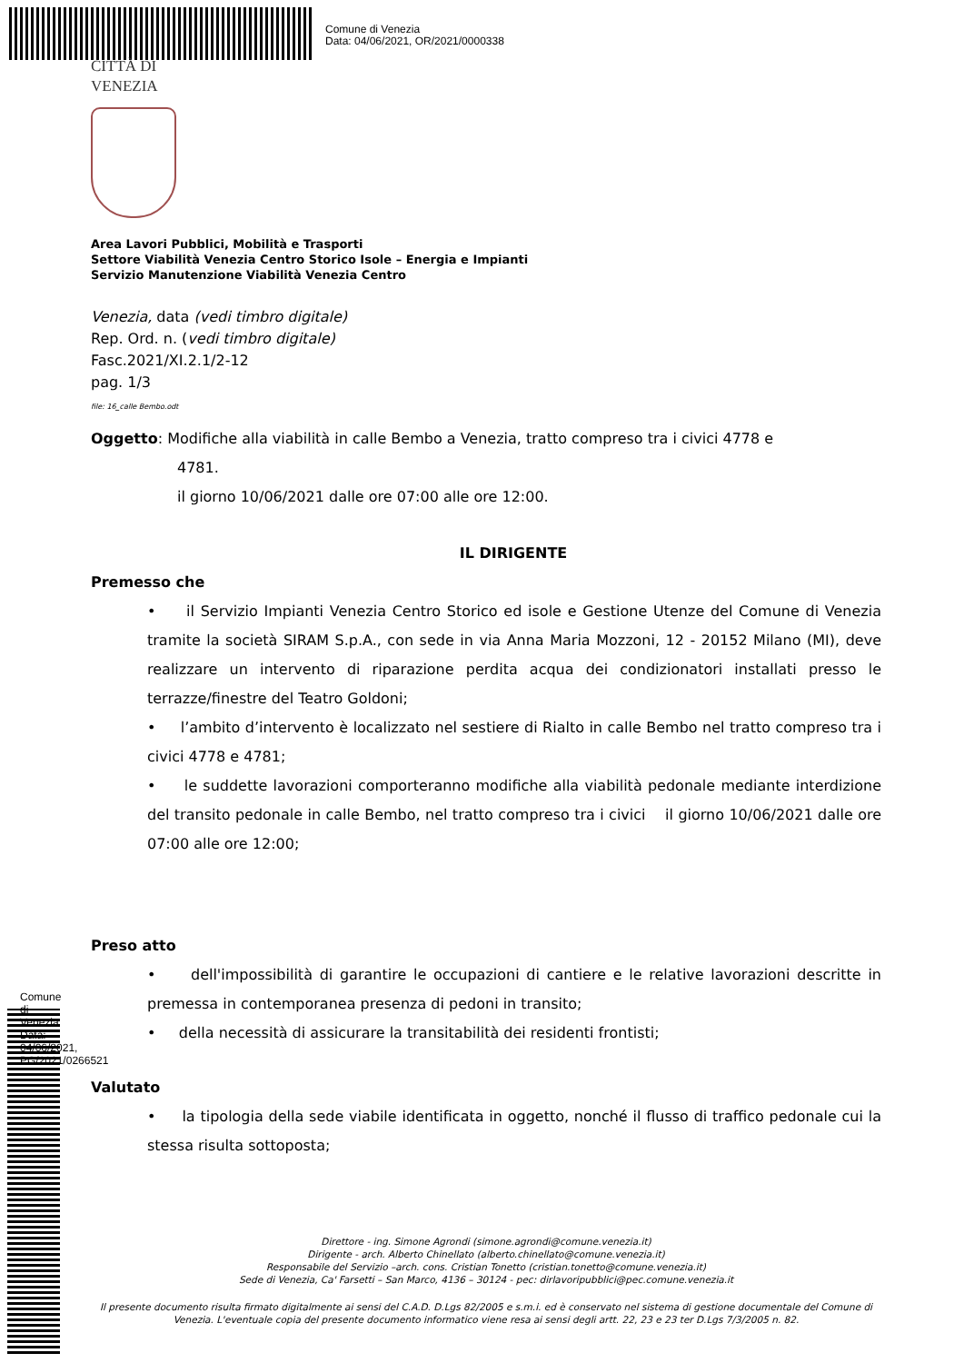Comune di Venezia
Data: 04/06/2021, OR/2021/0000338
Comune di Venezia Data: 04/06/2021, PG/2021/0266521
CITTÀ DI
VENEZIA
Area Lavori Pubblici, Mobilità e Trasporti
Settore Viabilità Venezia Centro Storico Isole – Energia e Impianti
Servizio Manutenzione Viabilità Venezia Centro
Venezia, data (vedi timbro digitale)
Rep. Ord. n. (vedi timbro digitale)
Fasc.2021/XI.2.1/2-12
pag. 1/3
file: 16_calle Bembo.odt
Oggetto: Modifiche alla viabilità in calle Bembo a Venezia, tratto compreso tra i civici 4778 e
4781.
il giorno 10/06/2021 dalle ore 07:00 alle ore 12:00.
IL DIRIGENTE
Premesso che
• il Servizio Impianti Venezia Centro Storico ed isole e Gestione Utenze del Comune di Venezia tramite la società SIRAM S.p.A., con sede in via Anna Maria Mozzoni, 12 - 20152 Milano (MI), deve realizzare un intervento di riparazione perdita acqua dei condizionatori installati presso le terrazze/finestre del Teatro Goldoni;
• l’ambito d’intervento è localizzato nel sestiere di Rialto in calle Bembo nel tratto compreso tra i civici 4778 e 4781;
• le suddette lavorazioni comporteranno modifiche alla viabilità pedonale mediante interdizione del transito pedonale in calle Bembo, nel tratto compreso tra i civici il giorno 10/06/2021 dalle ore 07:00 alle ore 12:00;
Preso atto
• dell'impossibilità di garantire le occupazioni di cantiere e le relative lavorazioni descritte in premessa in contemporanea presenza di pedoni in transito;
• della necessità di assicurare la transitabilità dei residenti frontisti;
Valutato
• la tipologia della sede viabile identificata in oggetto, nonché il flusso di traffico pedonale cui la stessa risulta sottoposta;
Direttore - ing. Simone Agrondi (simone.agrondi@comune.venezia.it)
Dirigente - arch. Alberto Chinellato (alberto.chinellato@comune.venezia.it)
Responsabile del Servizio –arch. cons. Cristian Tonetto (cristian.tonetto@comune.venezia.it)
Sede di Venezia, Ca' Farsetti – San Marco, 4136 – 30124 - pec: dirlavoripubblici@pec.comune.venezia.it
Il presente documento risulta firmato digitalmente ai sensi del C.A.D. D.Lgs 82/2005 e s.m.i. ed è conservato nel sistema di gestione documentale del Comune di Venezia. L'eventuale copia del presente documento informatico viene resa ai sensi degli artt. 22, 23 e 23 ter D.Lgs 7/3/2005 n. 82.